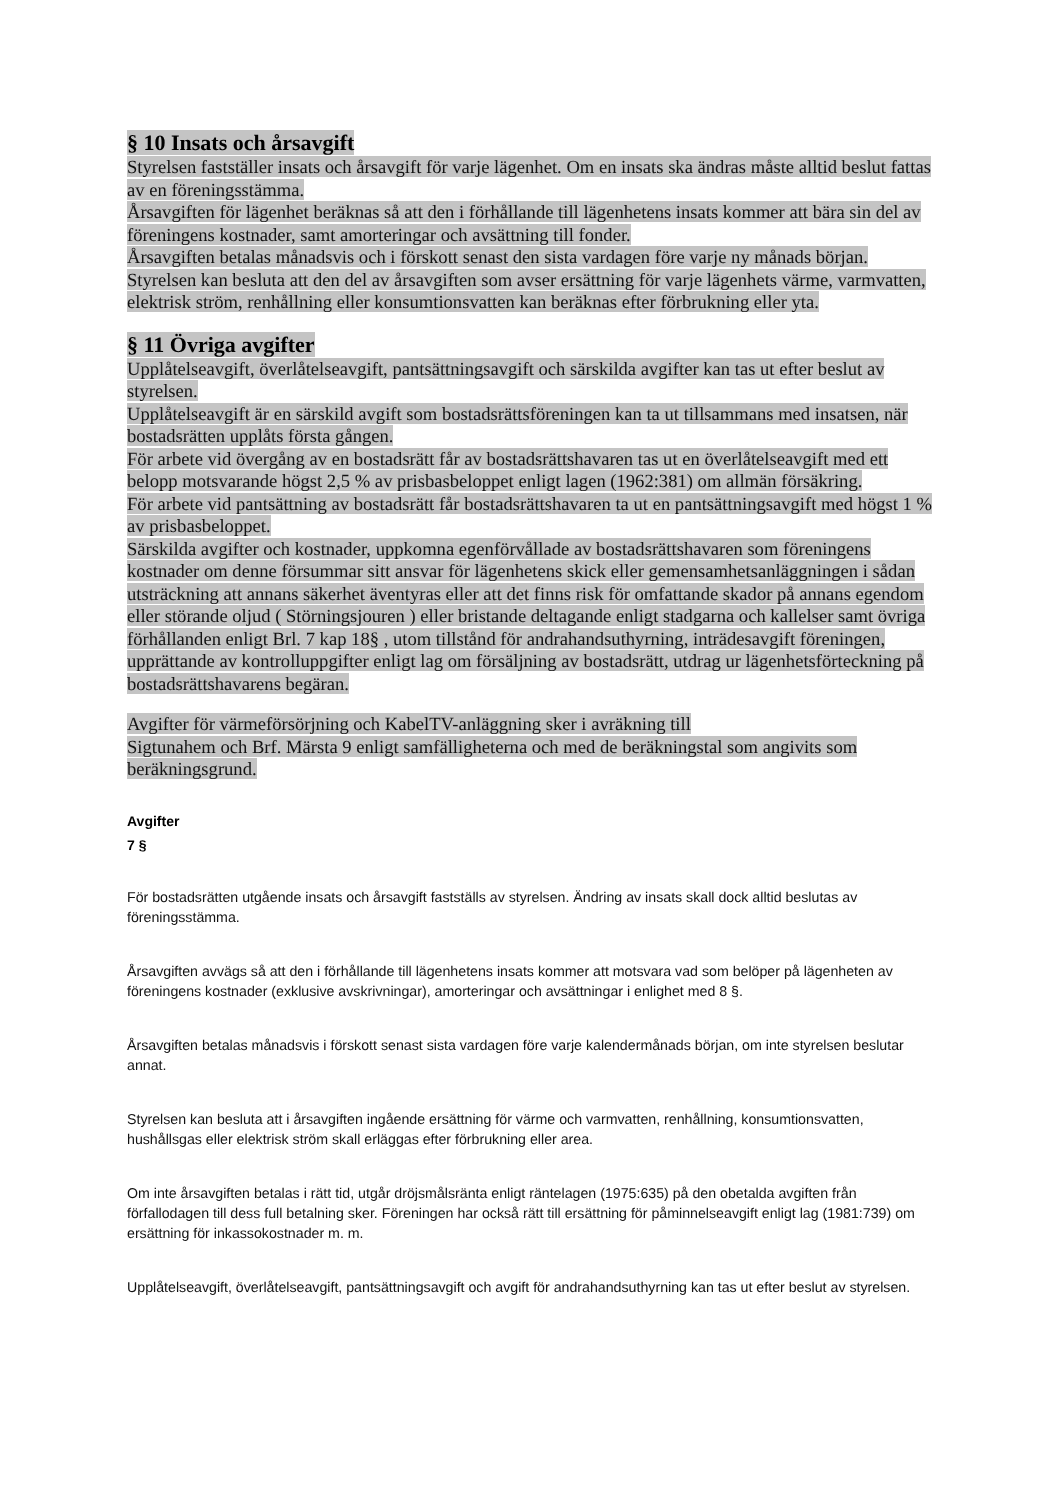§ 10 Insats och årsavgift
Styrelsen fastställer insats och årsavgift för varje lägenhet. Om en insats ska ändras måste alltid beslut fattas av en föreningsstämma.
Årsavgiften för lägenhet beräknas så att den i förhållande till lägenhetens insats kommer att bära sin del av föreningens kostnader, samt amorteringar och avsättning till fonder.
Årsavgiften betalas månadsvis och i förskott senast den sista vardagen före varje ny månads början. Styrelsen kan besluta att den del av årsavgiften som avser ersättning för varje lägenhets värme, varmvatten, elektrisk ström, renhållning eller konsumtionsvatten kan beräknas efter förbrukning eller yta.
§ 11 Övriga avgifter
Upplåtelseavgift, överlåtelseavgift, pantsättningsavgift och särskilda avgifter kan tas ut efter beslut av styrelsen.
Upplåtelseavgift är en särskild avgift som bostadsrättsföreningen kan ta ut tillsammans med insatsen, när bostadsrätten upplåts första gången.
För arbete vid övergång av en bostadsrätt får av bostadsrättshavaren tas ut en överlåtelseavgift med ett belopp motsvarande högst 2,5 % av prisbasbeloppet enligt lagen (1962:381) om allmän försäkring.
För arbete vid pantsättning av bostadsrätt får bostadsrättshavaren ta ut en pantsättningsavgift med högst 1 % av prisbasbeloppet.
Särskilda avgifter och kostnader, uppkomna egenförvållade av bostadsrättshavaren som föreningens kostnader om denne försummar sitt ansvar för lägenhetens skick eller gemensamhetsanläggningen i sådan utsträckning att annans säkerhet äventyras eller att det finns risk för omfattande skador på annans egendom eller störande oljud ( Störningsjouren ) eller bristande deltagande enligt stadgarna och kallelser samt övriga förhållanden enligt Brl. 7 kap 18§ , utom tillstånd för andrahandsuthyrning, inträdesavgift föreningen, upprättande av kontrolluppgifter enligt lag om försäljning av bostadsrätt, utdrag ur lägenhetsförteckning på bostadsrättshavarens begäran.
Avgifter för värmeförsörjning och KabelTV-anläggning sker i avräkning till
Sigtunahem och Brf. Märsta 9 enligt samfälligheterna och med de beräkningstal som angivits som beräkningsgrund.
Avgifter
7 §
För bostadsrätten utgående insats och årsavgift fastställs av styrelsen. Ändring av insats skall dock alltid beslutas av föreningsstämma.
Årsavgiften avvägs så att den i förhållande till lägenhetens insats kommer att motsvara vad som belöper på lägenheten av föreningens kostnader (exklusive avskrivningar), amorteringar och avsättningar i enlighet med 8 §.
Årsavgiften betalas månadsvis i förskott senast sista vardagen före varje kalendermånads början, om inte styrelsen beslutar annat.
Styrelsen kan besluta att i årsavgiften ingående ersättning för värme och varmvatten, renhållning, konsumtionsvatten, hushållsgas eller elektrisk ström skall erläggas efter förbrukning eller area.
Om inte årsavgiften betalas i rätt tid, utgår dröjsmålsränta enligt räntelagen (1975:635) på den obetalda avgiften från förfallodagen till dess full betalning sker. Föreningen har också rätt till ersättning för påminnelseavgift enligt lag (1981:739) om ersättning för inkassokostnader m. m.
Upplåtelseavgift, överlåtelseavgift, pantsättningsavgift och avgift för andrahandsuthyrning kan tas ut efter beslut av styrelsen.